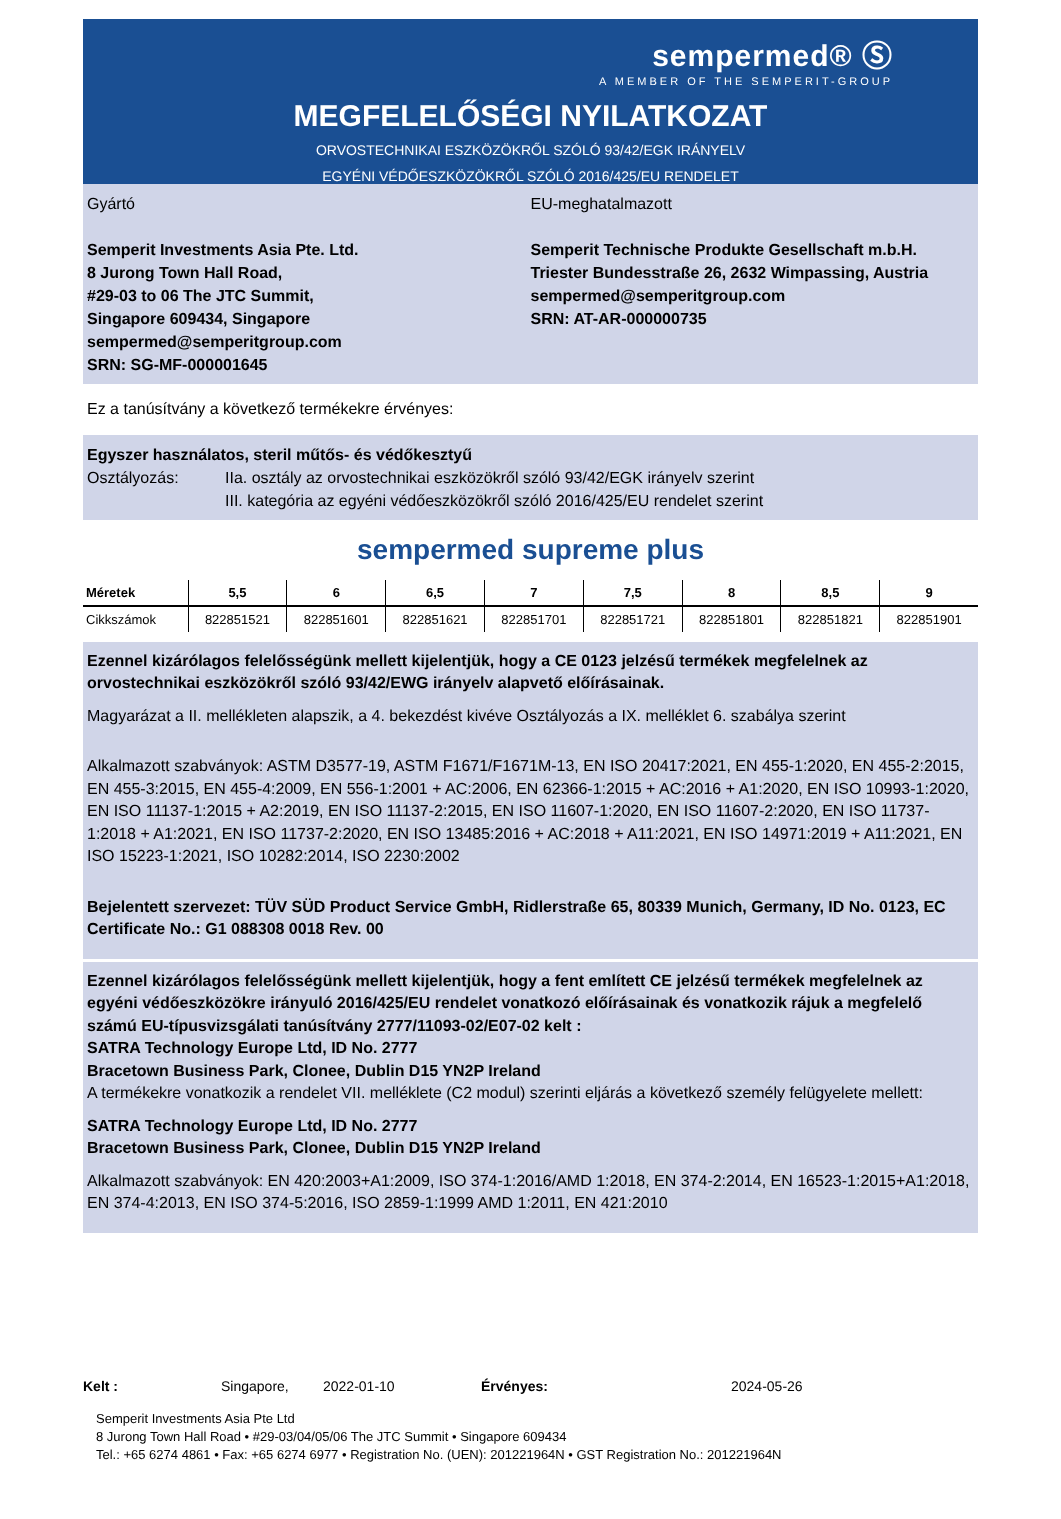sempermed® Ⓢ
A MEMBER OF THE SEMPERIT-GROUP
MEGFELELŐSÉGI NYILATKOZAT
ORVOSTECHNIKAI ESZKÖZÖKRŐL SZÓLÓ 93/42/EGK IRÁNYELV
EGYÉNI VÉDŐESZKÖZÖKRŐL SZÓLÓ 2016/425/EU RENDELET
Gyártó
Semperit Investments Asia Pte. Ltd.
8 Jurong Town Hall Road,
#29-03 to 06 The JTC Summit,
Singapore 609434, Singapore
sempermed@semperitgroup.com
SRN: SG-MF-000001645
EU-meghatalmazott
Semperit Technische Produkte Gesellschaft m.b.H.
Triester Bundesstraße 26, 2632 Wimpassing, Austria
sempermed@semperitgroup.com
SRN: AT-AR-000000735
Ez a tanúsítvány a következő termékekre érvényes:
Egyszer használatos, steril műtős- és védőkesztyű
Osztályozás: IIa. osztály az orvostechnikai eszközökről szóló 93/42/EGK irányelv szerint
III. kategória az egyéni védőeszközökről szóló 2016/425/EU rendelet szerint
sempermed supreme plus
| Méretek | 5,5 | 6 | 6,5 | 7 | 7,5 | 8 | 8,5 | 9 |
| --- | --- | --- | --- | --- | --- | --- | --- | --- |
| Cikkszámok | 822851521 | 822851601 | 822851621 | 822851701 | 822851721 | 822851801 | 822851821 | 822851901 |
Ezennel kizárólagos felelősségünk mellett kijelentjük, hogy a CE 0123 jelzésű termékek megfelelnek az orvostechnikai eszközökről szóló 93/42/EWG irányelv alapvető előírásainak.
Magyarázat a II. mellékleten alapszik, a 4. bekezdést kivéve Osztályozás a IX. melléklet 6. szabálya szerint
Alkalmazott szabványok: ASTM D3577-19, ASTM F1671/F1671M-13, EN ISO 20417:2021, EN 455-1:2020, EN 455-2:2015, EN 455-3:2015, EN 455-4:2009, EN 556-1:2001 + AC:2006, EN 62366-1:2015 + AC:2016 + A1:2020, EN ISO 10993-1:2020, EN ISO 11137-1:2015 + A2:2019, EN ISO 11137-2:2015, EN ISO 11607-1:2020, EN ISO 11607-2:2020, EN ISO 11737-1:2018 + A1:2021, EN ISO 11737-2:2020, EN ISO 13485:2016 + AC:2018 + A11:2021, EN ISO 14971:2019 + A11:2021, EN ISO 15223-1:2021, ISO 10282:2014, ISO 2230:2002
Bejelentett szervezet: TÜV SÜD Product Service GmbH, Ridlerstraße 65, 80339 Munich, Germany, ID No. 0123, EC Certificate No.: G1 088308 0018 Rev. 00
Ezennel kizárólagos felelősségünk mellett kijelentjük, hogy a fent említett CE jelzésű termékek megfelelnek az egyéni védőeszközökre irányuló 2016/425/EU rendelet vonatkozó előírásainak és vonatkozik rájuk a megfelelő számú EU-típusvizsgálati tanúsítvány 2777/11093-02/E07-02 kelt :
SATRA Technology Europe Ltd, ID No. 2777
Bracetown Business Park, Clonee, Dublin D15 YN2P Ireland
A termékekre vonatkozik a rendelet VII. melléklete (C2 modul) szerinti eljárás a következő személy felügyelete mellett:
SATRA Technology Europe Ltd, ID No. 2777
Bracetown Business Park, Clonee, Dublin D15 YN2P Ireland
Alkalmazott szabványok: EN 420:2003+A1:2009, ISO 374-1:2016/AMD 1:2018, EN 374-2:2014, EN 16523-1:2015+A1:2018, EN 374-4:2013, EN ISO 374-5:2016, ISO 2859-1:1999 AMD 1:2011, EN 421:2010
Kelt : Singapore, 2022-01-10 Érvényes: 2024-05-26
Semperit Investments Asia Pte Ltd
8 Jurong Town Hall Road • #29-03/04/05/06 The JTC Summit • Singapore 609434
Tel.: +65 6274 4861 • Fax: +65 6274 6977 • Registration No. (UEN): 201221964N • GST Registration No.: 201221964N